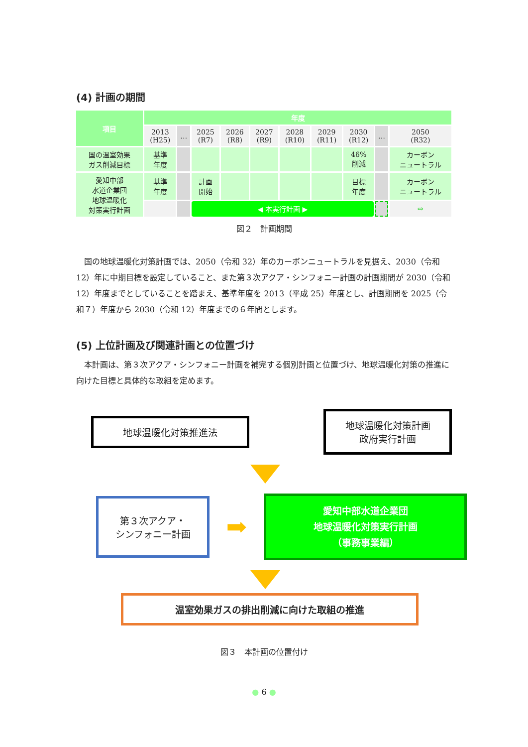(4) 計画の期間
| 項目 | 年度 | | | | | | | | | |
| --- | --- | --- | --- | --- | --- | --- | --- | --- | --- | --- |
| | 2013 (H25) | … | 2025 (R7) | 2026 (R8) | 2027 (R9) | 2028 (R10) | 2029 (R11) | 2030 (R12) | … | 2050 (R32) |
| 国の温室効果 ガス削減目標 | 基準 年度 | | | | | | | 46% 削減 | | カーボン ニュートラル |
| 愛知中部 水道企業団 地球温暖化 対策実行計画 | 基準 年度 | | 計画 開始 | | | | | 目標 年度 | | カーボン ニュートラル |
| | | | ◀ 本実行計画 ▶ | | | | | | | ⇨ |
図２　計画期間
国の地球温暖化対策計画では、2050（令和 32）年のカーボンニュートラルを見据え、2030（令和 12）年に中期目標を設定していること、また第３次アクア・シンフォニー計画の計画期間が 2030（令和 12）年度までとしていることを踏まえ、基準年度を 2013（平成 25）年度とし、計画期間を 2025（令和７）年度から 2030（令和 12）年度までの６年間とします。
(5) 上位計画及び関連計画との位置づけ
本計画は、第３次アクア・シンフォニー計画を補完する個別計画と位置づけ、地球温暖化対策の推進に向けた目標と具体的な取組を定めます。
地球温暖化対策推進法
地球温暖化対策計画
政府実行計画
第３次アクア・
シンフォニー計画
➡
愛知中部水道企業団
地球温暖化対策実行計画
（事務事業編）
温室効果ガスの排出削減に向けた取組の推進
図３　本計画の位置付け
● 6 ●